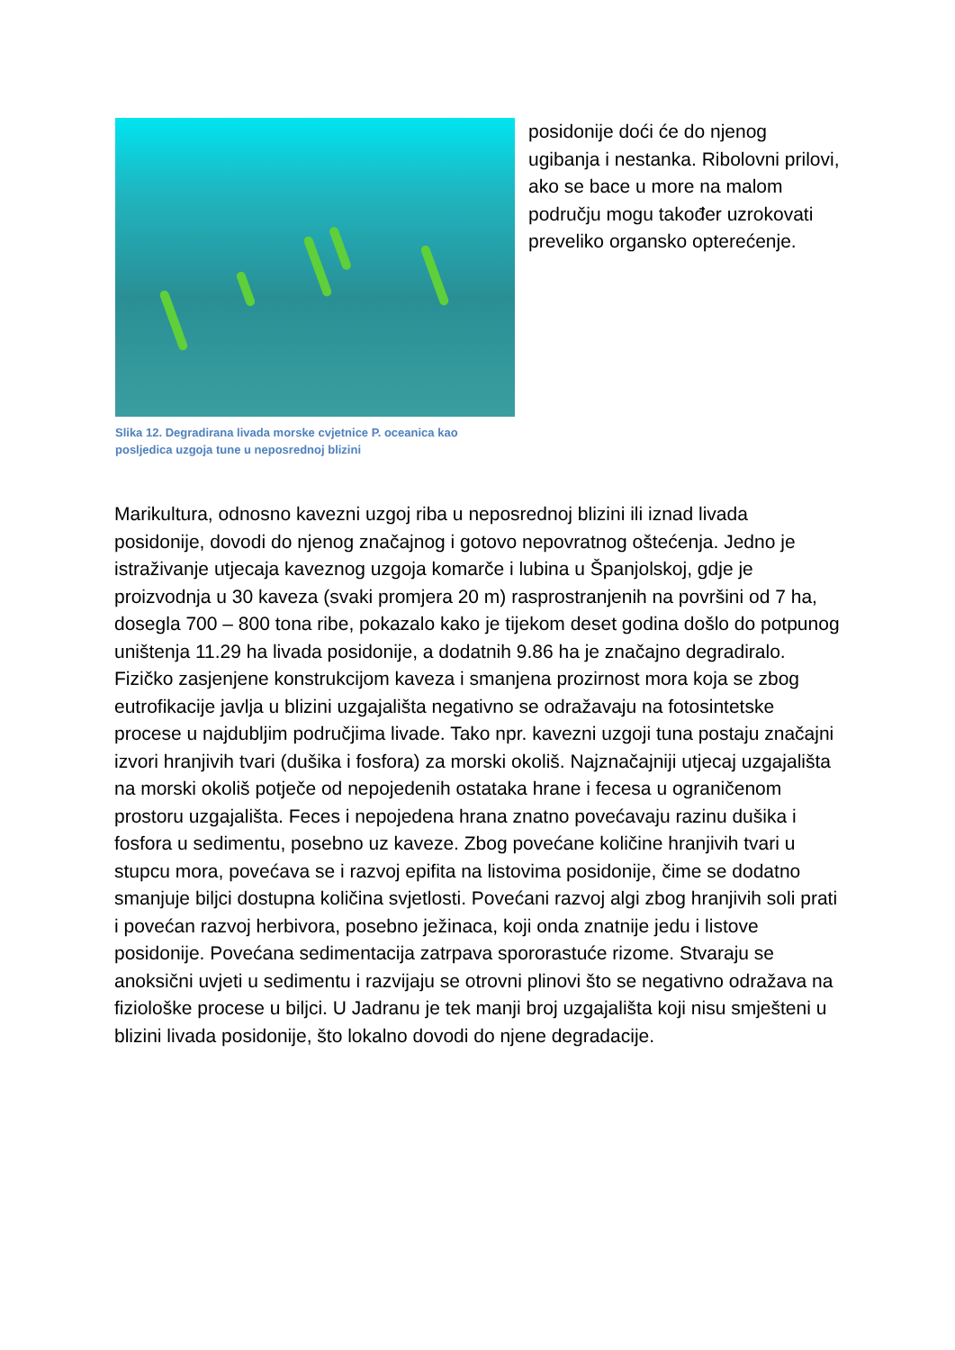Slika 12. Degradirana livada morske cvjetnice P. oceanica kao posljedica uzgoja tune u neposrednoj blizini
posidonije doći će do njenog ugibanja i nestanka. Ribolovni prilovi, ako se bace u more na malom području mogu također uzrokovati preveliko organsko opterećenje.
Marikultura, odnosno kavezni uzgoj riba u neposrednoj blizini ili iznad livada posidonije, dovodi do njenog značajnog i gotovo nepovratnog oštećenja. Jedno je istraživanje utjecaja kaveznog uzgoja komarče i lubina u Španjolskoj, gdje je proizvodnja u 30 kaveza (svaki promjera 20 m) rasprostranjenih na površini od 7 ha, dosegla 700 – 800 tona ribe, pokazalo kako je tijekom deset godina došlo do potpunog uništenja 11.29 ha livada posidonije, a dodatnih 9.86 ha je značajno degradiralo. Fizičko zasjenjene konstrukcijom kaveza i smanjena prozirnost mora koja se zbog eutrofikacije javlja u blizini uzgajališta negativno se odražavaju na fotosintetske procese u najdubljim područjima livade. Tako npr. kavezni uzgoji tuna postaju značajni izvori hranjivih tvari (dušika i fosfora) za morski okoliš. Najznačajniji utjecaj uzgajališta na morski okoliš potječe od nepojedenih ostataka hrane i fecesa u ograničenom prostoru uzgajališta. Feces i nepojedena hrana znatno povećavaju razinu dušika i fosfora u sedimentu, posebno uz kaveze. Zbog povećane količine hranjivih tvari u stupcu mora, povećava se i razvoj epifita na listovima posidonije, čime se dodatno smanjuje biljci dostupna količina svjetlosti. Povećani razvoj algi zbog hranjivih soli prati i povećan razvoj herbivora, posebno ježinaca, koji onda znatnije jedu i listove posidonije. Povećana sedimentacija zatrpava spororastuće rizome. Stvaraju se anoksični uvjeti u sedimentu i razvijaju se otrovni plinovi što se negativno odražava na fiziološke procese u biljci. U Jadranu je tek manji broj uzgajališta koji nisu smješteni u blizini livada posidonije, što lokalno dovodi do njene degradacije.